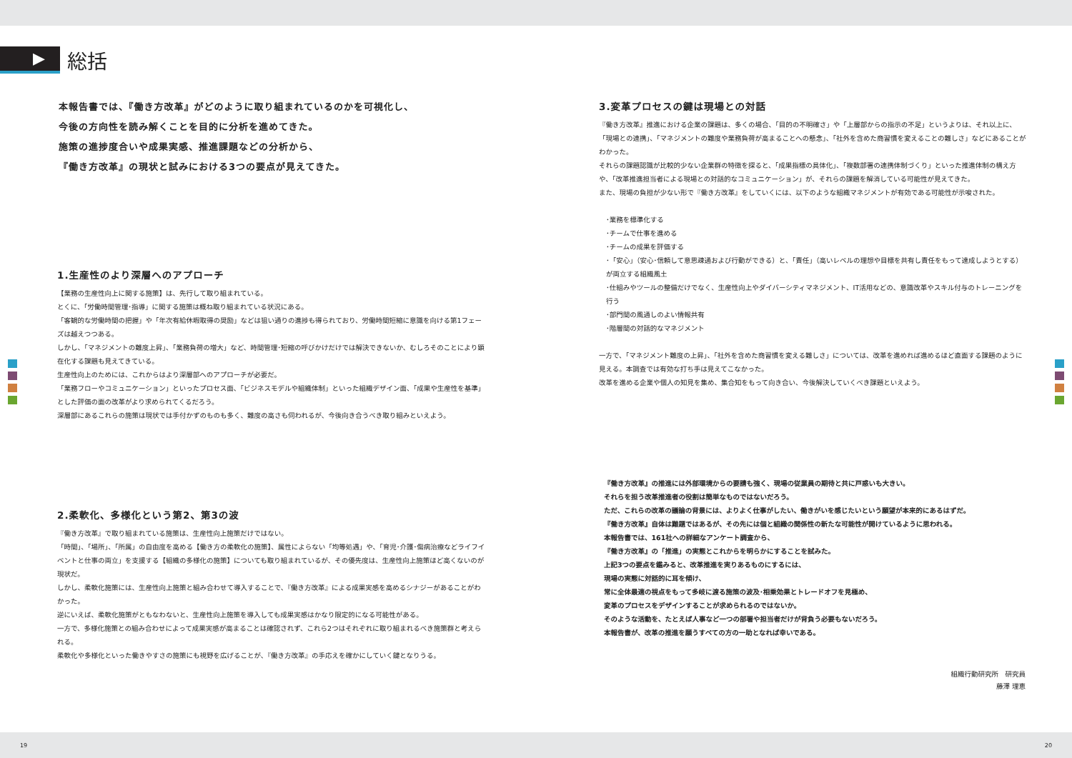▶
総括
本報告書では、『働き方改革』がどのように取り組まれているのかを可視化し、
今後の方向性を読み解くことを目的に分析を進めてきた。
施策の進捗度合いや成果実感、推進課題などの分析から、
『働き方改革』の現状と試みにおける3つの要点が見えてきた。
1.生産性のより深層へのアプローチ
【業務の生産性向上に関する施策】は、先行して取り組まれている。
とくに、「労働時間管理･指導」に関する施策は概ね取り組まれている状況にある。
「客観的な労働時間の把握」や「年次有給休暇取得の奨励」などは狙い通りの進捗も得られており、労働時間短縮に意識を向ける第1フェーズは越えつつある。
しかし、「マネジメントの難度上昇」、「業務負荷の増大」など、時間管理･短縮の呼びかけだけでは解決できないか、むしろそのことにより顕在化する課題も見えてきている。
生産性向上のためには、これからはより深層部へのアプローチが必要だ。
「業務フローやコミュニケーション」といったプロセス面、「ビジネスモデルや組織体制」といった組織デザイン面、「成果や生産性を基準」とした評価の面の改革がより求められてくるだろう。
深層部にあるこれらの施策は現状では手付かずのものも多く、難度の高さも伺われるが、今後向き合うべき取り組みといえよう。
2.柔軟化、多様化という第2、第3の波
『働き方改革』で取り組まれている施策は、生産性向上施策だけではない。
「時間」、「場所」、「所属」の自由度を高める【働き方の柔軟化の施策】、属性によらない「均等処遇」や、「育児･介護･傷病治療などライフイベントと仕事の両立」を支援する【組織の多様化の施策】についても取り組まれているが、その優先度は、生産性向上施策ほど高くないのが現状だ。
しかし、柔軟化施策には、生産性向上施策と組み合わせて導入することで、『働き方改革』による成果実感を高めるシナジーがあることがわかった。
逆にいえば、柔軟化施策がともなわないと、生産性向上施策を導入しても成果実感はかなり限定的になる可能性がある。
一方で、多様化施策との組み合わせによって成果実感が高まることは確認されず、これら2つはそれぞれに取り組まれるべき施策群と考えられる。
柔軟化や多様化といった働きやすさの施策にも視野を広げることが、『働き方改革』の手応えを確かにしていく鍵となりうる。
3.変革プロセスの鍵は現場との対話
『働き方改革』推進における企業の課題は、多くの場合、「目的の不明確さ」や「上層部からの指示の不足」というよりは、それ以上に、「現場との連携」、「マネジメントの難度や業務負荷が高まることへの懸念」、「社外を含めた商習慣を変えることの難しさ」などにあることがわかった。
それらの課題認識が比較的少ない企業群の特徴を探ると、「成果指標の具体化」、「複数部署の連携体制づくり」といった推進体制の構え方や、「改革推進担当者による現場との対話的なコミュニケーション」が、それらの課題を解消している可能性が見えてきた。
また、現場の負担が少ない形で『働き方改革』をしていくには、以下のような組織マネジメントが有効である可能性が示唆された。
･業務を標準化する
･チームで仕事を進める
･チームの成果を評価する
･「安心」（安心･信頼して意思疎通および行動ができる）と、「責任」（高いレベルの理想や目標を共有し責任をもって達成しようとする）が両立する組織風土
･仕組みやツールの整備だけでなく、生産性向上やダイバーシティマネジメント、IT活用などの、意識改革やスキル付与のトレーニングを行う
･部門間の風通しのよい情報共有
･階層間の対話的なマネジメント
一方で、「マネジメント難度の上昇」、「社外を含めた商習慣を変える難しさ」については、改革を進めれば進めるほど直面する課題のように見える。本調査では有効な打ち手は見えてこなかった。
改革を進める企業や個人の知見を集め、集合知をもって向き合い、今後解決していくべき課題といえよう。
『働き方改革』の推進には外部環境からの要請も強く、現場の従業員の期待と共に戸惑いも大きい。
それらを担う改革推進者の役割は簡単なものではないだろう。
ただ、これらの改革の議論の背景には、よりよく仕事がしたい、働きがいを感じたいという願望が本来的にあるはずだ。
『働き方改革』自体は難題ではあるが、その先には個と組織の関係性の新たな可能性が開けているように思われる。
本報告書では、161社への詳細なアンケート調査から、
『働き方改革』の「推進」の実態とこれからを明らかにすることを試みた。
上記3つの要点を鑑みると、改革推進を実りあるものにするには、
現場の実態に対話的に耳を傾け、
常に全体最適の視点をもって多岐に渡る施策の波及･相乗効果とトレードオフを見極め、
変革のプロセスをデザインすることが求められるのではないか。
そのような活動を、たとえば人事など一つの部署や担当者だけが背負う必要もないだろう。
本報告書が、改革の推進を願うすべての方の一助となれば幸いである。
組織行動研究所　研究員
藤澤 理恵
19 20